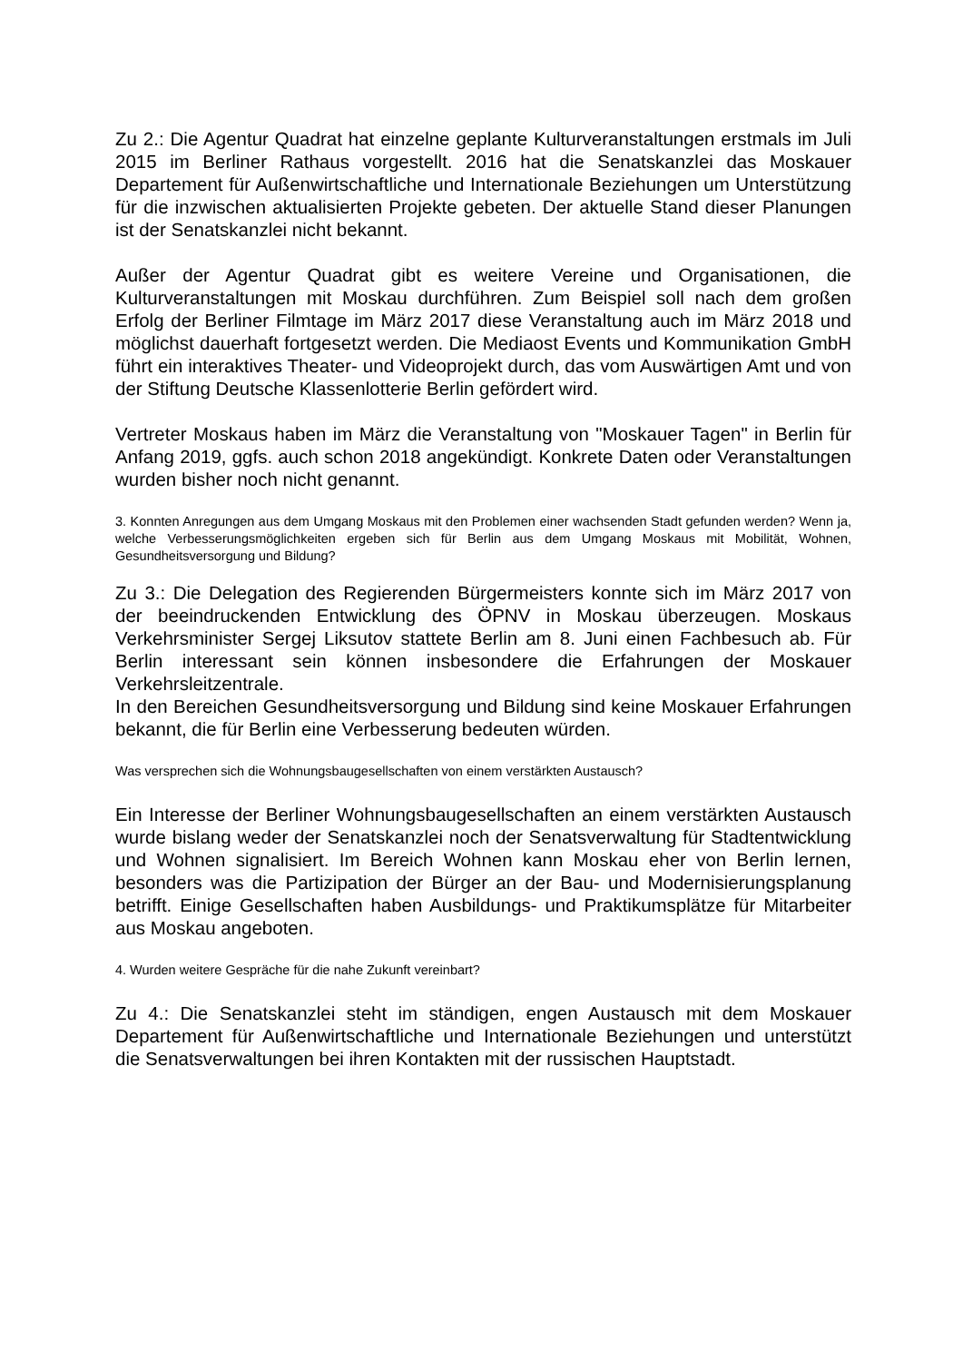Zu 2.: Die Agentur Quadrat hat einzelne geplante Kulturveranstaltungen erstmals im Juli 2015 im Berliner Rathaus vorgestellt. 2016 hat die Senatskanzlei das Moskauer Departement für Außenwirtschaftliche und Internationale Beziehungen um Unterstützung für die inzwischen aktualisierten Projekte gebeten. Der aktuelle Stand dieser Planungen ist der Senatskanzlei nicht bekannt.
Außer der Agentur Quadrat gibt es weitere Vereine und Organisationen, die Kulturveranstaltungen mit Moskau durchführen. Zum Beispiel soll nach dem großen Erfolg der Berliner Filmtage im März 2017 diese Veranstaltung auch im März 2018 und möglichst dauerhaft fortgesetzt werden. Die Mediaost Events und Kommunikation GmbH führt ein interaktives Theater- und Videoprojekt durch, das vom Auswärtigen Amt und von der Stiftung Deutsche Klassenlotterie Berlin gefördert wird.
Vertreter Moskaus haben im März die Veranstaltung von "Moskauer Tagen" in Berlin für Anfang 2019, ggfs. auch schon 2018 angekündigt. Konkrete Daten oder Veranstaltungen wurden bisher noch nicht genannt.
3. Konnten Anregungen aus dem Umgang Moskaus mit den Problemen einer wachsenden Stadt gefunden werden? Wenn ja, welche Verbesserungsmöglichkeiten ergeben sich für Berlin aus dem Umgang Moskaus mit Mobilität, Wohnen, Gesundheitsversorgung und Bildung?
Zu 3.: Die Delegation des Regierenden Bürgermeisters konnte sich im März 2017 von der beeindruckenden Entwicklung des ÖPNV in Moskau überzeugen. Moskaus Verkehrsminister Sergej Liksutov stattete Berlin am 8. Juni einen Fachbesuch ab. Für Berlin interessant sein können insbesondere die Erfahrungen der Moskauer Verkehrsleitzentrale.
In den Bereichen Gesundheitsversorgung und Bildung sind keine Moskauer Erfahrungen bekannt, die für Berlin eine Verbesserung bedeuten würden.
Was versprechen sich die Wohnungsbaugesellschaften von einem verstärkten Austausch?
Ein Interesse der Berliner Wohnungsbaugesellschaften an einem verstärkten Austausch wurde bislang weder der Senatskanzlei noch der Senatsverwaltung für Stadtentwicklung und Wohnen signalisiert. Im Bereich Wohnen kann Moskau eher von Berlin lernen, besonders was die Partizipation der Bürger an der Bau- und Modernisierungsplanung betrifft. Einige Gesellschaften haben Ausbildungs- und Praktikumsplätze für Mitarbeiter aus Moskau angeboten.
4. Wurden weitere Gespräche für die nahe Zukunft vereinbart?
Zu 4.: Die Senatskanzlei steht im ständigen, engen Austausch mit dem Moskauer Departement für Außenwirtschaftliche und Internationale Beziehungen und unterstützt die Senatsverwaltungen bei ihren Kontakten mit der russischen Hauptstadt.